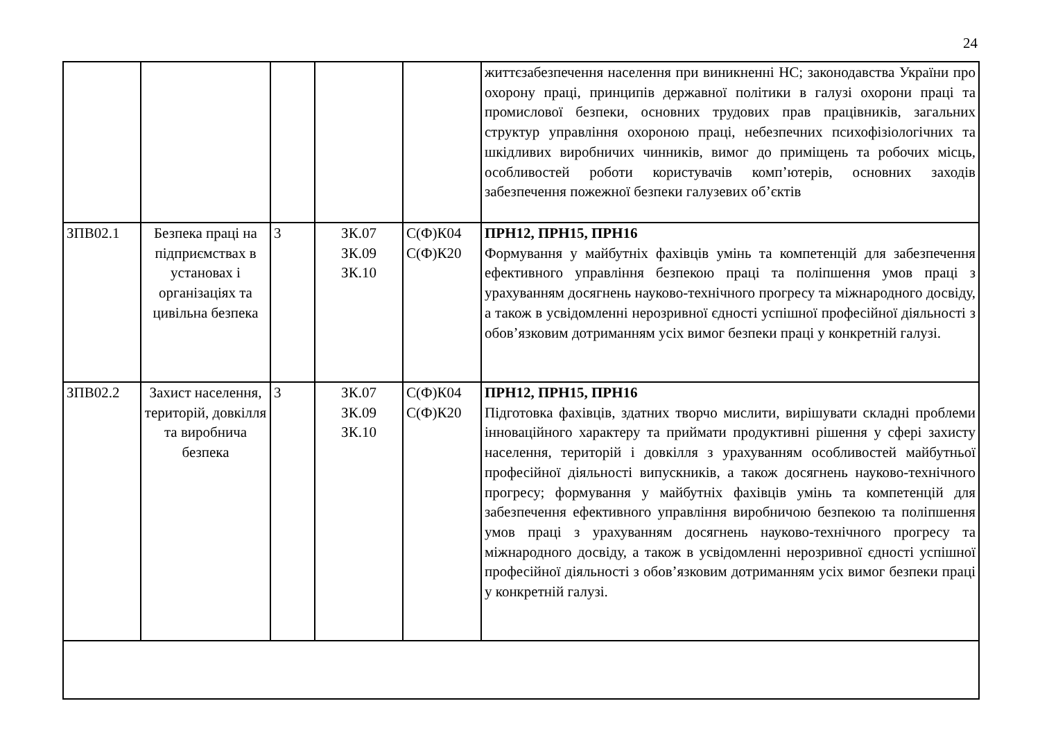24
| | | | | | життєзабезпечення населення при виникненні НС; законодавства України про охорону праці, принципів державної політики в галузі охорони праці та промислової безпеки, основних трудових прав працівників, загальних структур управління охороною праці, небезпечних психофізіологічних та шкідливих виробничих чинників, вимог до приміщень та робочих місць, особливостей роботи користувачів комп’ютерів, основних заходів забезпечення пожежної безпеки галузевих об’єктів |
| ЗПВ02.1 | Безпека праці на підприємствах в установах і організаціях та цивільна безпека | 3 | ЗК.07 ЗК.09 ЗК.10 | С(Ф)К04 С(Ф)К20 | ПРН12, ПРН15, ПРН16 Формування у майбутніх фахівців умінь та компетенцій для забезпечення ефективного управління безпекою праці та поліпшення умов праці з урахуванням досягнень науково-технічного прогресу та міжнародного досвіду, а також в усвідомленні нерозривної єдності успішної професійної діяльності з обов’язковим дотриманням усіх вимог безпеки праці у конкретній галузі. |
| ЗПВ02.2 | Захист населення, територій, довкілля та виробнича безпека | 3 | ЗК.07 ЗК.09 ЗК.10 | С(Ф)К04 С(Ф)К20 | ПРН12, ПРН15, ПРН16 Підготовка фахівців, здатних творчо мислити, вирішувати складні проблеми інноваційного характеру та приймати продуктивні рішення у сфері захисту населення, територій і довкілля з урахуванням особливостей майбутньої професійної діяльності випускників, а також досягнень науково-технічного прогресу; формування у майбутніх фахівців умінь та компетенцій для забезпечення ефективного управління виробничою безпекою та поліпшення умов праці з урахуванням досягнень науково-технічного прогресу та міжнародного досвіду, а також в усвідомленні нерозривної єдності успішної професійної діяльності з обов’язковим дотриманням усіх вимог безпеки праці у конкретній галузі. |